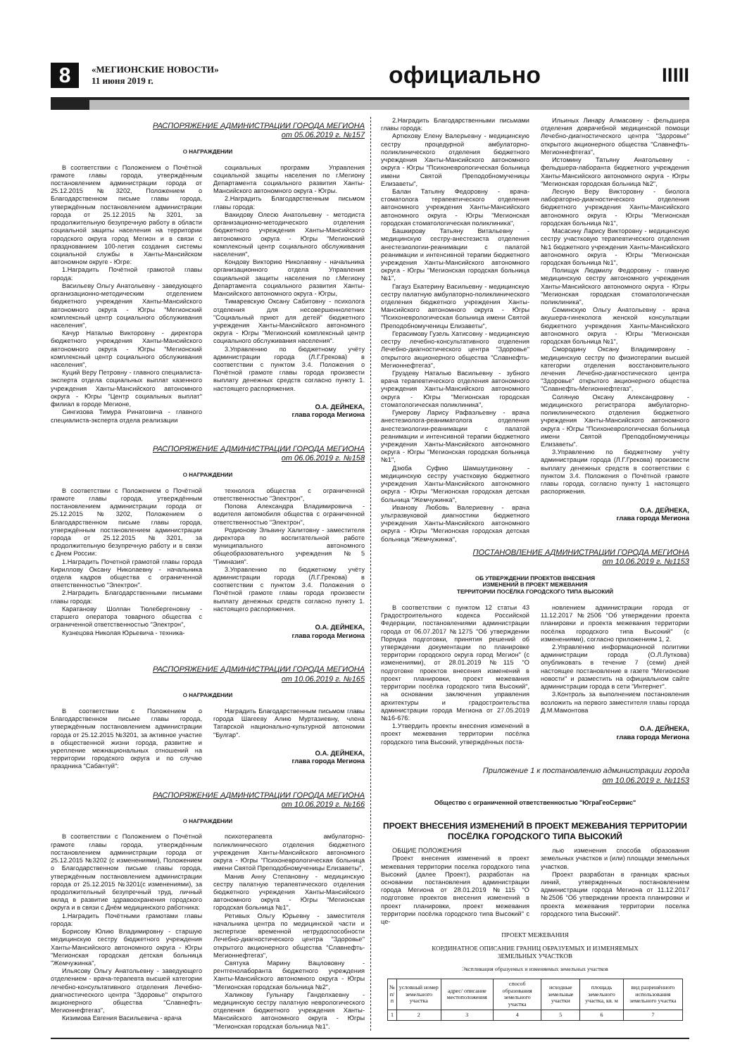8
«МЕГИОНСКИЕ НОВОСТИ»
11 июня 2019 г.
официально
IIIII
РАСПОРЯЖЕНИЕ АДМИНИСТРАЦИИ ГОРОДА МЕГИОНА
от 05.06.2019 г. №157
О НАГРАЖДЕНИИ
В соответствии с Положением о Почётной грамоте главы города, утверждённым постановлением администрации города от 25.12.2015 №3202, Положением о Благодарственном письме главы города, утверждённым постановлением администрации города от 25.12.2015 №3201, за продолжительную безупречную работу в области социальной защиты населения на территории городского округа город Мегион и в связи с празднованием 100-летия создания системы социальной службы в Ханты-Мансийском автономном округе - Югре:
1.Наградить Почётной грамотой главы города:
Васильеву Ольгу Анатольевну - заведующего организационно-методическим отделением бюджетного учреждения Ханты-Мансийского автономного округа - Югры "Мегионский комплексный центр социального обслуживания населения",
Качур Наталью Викторовну - директора бюджетного учреждения Ханты-Мансийского автономного округа - Югры "Мегионский комплексный центр социального обслуживания населения",
Куций Веру Петровну - главного специалиста-эксперта отдела социальных выплат казенного учреждения Ханты-Мансийского автономного округа - Югры "Центр социальных выплат" филиал в городе Мегионе,
Сингизова Тимура Ринатовича - главного специалиста-эксперта отдела реализации
социальных программ Управления социальной защиты населения по г.Мегиону Департамента социального развития Ханты-Мансийского автономного округа - Югры.
2.Наградить Благодарственным письмом главы города:
Вахидову Олесю Анатольевну - методиста организационно-методического отделения бюджетного учреждения Ханты-Мансийского автономного округа - Югры "Мегионский комплексный центр социального обслуживания населения",
Кондову Викторию Николаевну - начальника организационного отдела Управления социальной защиты населения по г.Мегиону Департамента социального развития Ханты-Мансийского автономного округа - Югры,
Тимаревскую Оксану Сабитовну - психолога отделения для несовершеннолетних "Социальный приют для детей" бюджетного учреждения Ханты-Мансийского автономного округа - Югры "Мегионский комплексный центр социального обслуживания населения".
3.Управлению по бюджетному учёту администрации города (Л.Г.Грекова) в соответствии с пунктом 3.4. Положения о Почётной грамоте главы города произвести выплату денежных средств согласно пункту 1. настоящего распоряжения.
О.А. ДЕЙНЕКА,
глава города Мегиона
РАСПОРЯЖЕНИЕ АДМИНИСТРАЦИИ ГОРОДА МЕГИОНА
от 06.06.2019 г. №158
О НАГРАЖДЕНИИ
В соответствии с Положением о Почётной грамоте главы города, утверждённым постановлением администрации города от 25.12.2015 №3202, Положением о Благодарственном письме главы города, утверждённым постановлением администрации города от 25.12.2015 №3201, за продолжительную безупречную работу и в связи с Днем России:
1.Наградить Почетной грамотой главы города Кириллову Оксану Николаевну - начальника отдела кадров общества с ограниченной ответственностью "Электрон".
2.Наградить Благодарственными письмами главы города:
Каратанову Шолпан Тюлебергеновну - старшего оператора товарного общества с ограниченной ответственностью "Электрон",
Кузнецова Николая Юрьевича - техника-
технолога общества с ограниченной ответственностью "Электрон",
Попова Александра Владимировича - водителя автомобиля общества с ограниченной ответственностью "Электрон",
Родионову Эльвину Халитовну - заместителя директора по воспитательной работе муниципального автономного общеобразовательного учреждения №5 "Гимназия".
3.Управлению по бюджетному учёту администрации города (Л.Г.Грекова) в соответствии с пунктом 3.4. Положения о Почётной грамоте главы города произвести выплату денежных средств согласно пункту 1. настоящего распоряжения.
О.А. ДЕЙНЕКА,
глава города Мегиона
РАСПОРЯЖЕНИЕ АДМИНИСТРАЦИИ ГОРОДА МЕГИОНА
от 10.06.2019 г. №165
О НАГРАЖДЕНИИ
В соответствии с Положением о Благодарственном письме главы города, утверждённым постановлением администрации города от 25.12.2015 №3201, за активное участие в общественной жизни города, развитие и укрепление межнациональных отношений на территории городского округа и по случаю праздника "Сабантуй":
Наградить Благодарственным письмом главы города Шагееву Алию Муртазиевну, члена Татарской национально-культурной автономии "Булгар".
О.А. ДЕЙНЕКА,
глава города Мегиона
РАСПОРЯЖЕНИЕ АДМИНИСТРАЦИИ ГОРОДА МЕГИОНА
от 10.06.2019 г. №166
О НАГРАЖДЕНИИ
В соответствии с Положением о Почётной грамоте главы города, утверждённым постановлением администрации города от 25.12.2015 №3202 (с изменениями), Положением о Благодарственном письме главы города, утверждённым постановлением администрации города от 25.12.2015 №3201(с изменениями), за продолжительный безупречный труд, личный вклад в развитие здравоохранения городского округа и в связи с Днём медицинского работника:
1.Наградить Почётными грамотами главы города:
Борисову Юлию Владимировну - старшую медицинскую сестру бюджетного учреждения Ханты-Мансийского автономного округа - Югры "Мегионская городская детская больница "Жемчужинка",
Ильясову Ольгу Анатольевну - заведующего отделением - врача-терапевта высшей категории лечебно-консультативного отделения Лечебно-диагностического центра "Здоровье" открытого акционерного общества "Славнефть-Мегионнефтегаз",
Кизимова Евгения Васильевича - врача
психотерапевта амбулаторно-поликлинического отделения бюджетного учреждения Ханты-Мансийского автономного округа - Югры "Психоневрологическая больница имени Святой Преподобномученицы Елизаветы",
Манив Анну Степановну - медицинскую сестру палатную терапевтического отделения бюджетного учреждения Ханты-Мансийского автономного округа - Югры "Мегионская городская больница №1",
Ретивых Ольгу Юрьевну - заместителя начальника центра по медицинской части и экспертизе временной нетрудоспособности Лечебно-диагностического центра "Здоровье" открытого акционерного общества "Славнефть-Мегионнефтегаз",
Святуха Марину Вацлововну - рентгенолаборанта бюджетного учреждения Ханты-Мансийского автономного округа - Югры "Мегионская городская больница №2",
Халикову Гульнару Ганделхаевну - медицинскую сестру палатную неврологического отделения бюджетного учреждения Ханты-Мансийского автономного округа - Югры "Мегионская городская больница №1".
2.Наградить Благодарственными письмами главы города:
Артюхову Елену Валерьевну - медицинскую сестру процедурной амбулаторно-поликлинического отделения бюджетного учреждения Ханты-Мансийского автономного округа - Югры "Психоневрологическая больница имени Святой Преподобномученицы Елизаветы",
Балан Татьяну Федоровну - врача-стоматолога терапевтического отделения автономного учреждения Ханты-Мансийского автономного округа - Югры "Мегионская городская стоматологическая поликлиника",
Башкирову Татьяну Витальевну - медицинскую сестру-анестезиста отделения анестезиологии-реанимации с палатой реанимации и интенсивной терапии бюджетного учреждения Ханты-Мансийского автономного округа - Югры "Мегионская городская больница №1",
Гагауз Екатерину Васильевну - медицинскую сестру палатную амбулаторно-поликлинического отделения бюджетного учреждения Ханты-Мансийского автономного округа - Югры "Психоневрологическая больница имени Святой Преподобномученицы Елизаветы",
Герасимову Гузель Хатисовну - медицинскую сестру лечебно-консультативного отделения Лечебно-диагностического центра "Здоровье" открытого акционерного общества "Славнефть-Мегионнефтегаз",
Груздеву Наталью Васильевну - зубного врача терапевтического отделения автономного учреждения Ханты-Мансийского автономного округа - Югры "Мегионская городская стоматологическая поликлиника",
Гумерову Ларису Рафаэльевну - врача анестезиолога-реаниматолога отделения анестезиологии-реанимации с палатой реанимации и интенсивной терапии бюджетного учреждения Ханты-Мансийского автономного округа - Югры "Мегионская городская больница №1",
Дзюба Суфию Шамшутдиновну - медицинскую сестру участковую бюджетного учреждения Ханты-Мансийского автономного округа - Югры "Мегионская городская детская больница "Жемчужинка",
Иванову Любовь Валериевну - врача ультразвуковой диагностики бюджетного учреждения Ханты-Мансийского автономного округа - Югры "Мегионская городская детская больница "Жемчужинка",
Ильиных Линару Алмасовну - фельдшера отделения доврачебной медицинской помощи Лечебно-диагностического центра "Здоровье" открытого акционерного общества "Славнефть-Мегионнефтегаз",
Истомину Татьяну Анатольевну - фельдшера-лаборанта бюджетного учреждения Ханты-Мансийского автономного округа - Югры "Мегионская городская больница №2",
Лесную Веру Викторовну - биолога лабораторно-диагностического отделения бюджетного учреждения Ханты-Мансийского автономного округа - Югры "Мегионская городская больница №1",
Масасину Ларису Викторовну - медицинскую сестру участковую терапевтического отделения №1 бюджетного учреждения Ханты-Мансийского автономного округа - Югры "Мегионская городская больница №1",
Полищук Людмилу Федоровну - главную медицинскую сестру автономного учреждения Ханты-Мансийского автономного округа - Югры "Мегионская городская стоматологическая поликлиника",
Семинскую Ольгу Анатольевну - врача акушера-гинеколога женской консультации бюджетного учреждения Ханты-Мансийского автономного округа - Югры "Мегионская городская больница №1",
Смородину Оксану Владимировну - медицинскую сестру по физиотерапии высшей категории отделения восстановительного лечения Лечебно-диагностического центра "Здоровье" открытого акционерного общества "Славнефть-Мегионнефтегаз",
Соляную Оксану Александровну - медицинского регистратора амбулаторно-поликлинического отделения бюджетного учреждения Ханты-Мансийского автономного округа - Югры "Психоневрологическая больница имени Святой Преподобномученицы Елизаветы".
3.Управлению по бюджетному учёту администрации города (Л.Г.Грекова) произвести выплату денежных средств в соответствии с пунктом 3.4. Положения о Почётной грамоте главы города, согласно пункту 1 настоящего распоряжения.
О.А. ДЕЙНЕКА,
глава города Мегиона
ПОСТАНОВЛЕНИЕ АДМИНИСТРАЦИИ ГОРОДА МЕГИОНА
от 10.06.2019 г. №1153
ОБ УТВЕРЖДЕНИИ ПРОЕКТОВ ВНЕСЕНИЯ
ИЗМЕНЕНИЙ В ПРОЕКТ МЕЖЕВАНИЯ
ТЕРРИТОРИИ ПОСЁЛКА ГОРОДСКОГО ТИПА ВЫСОКИЙ
В соответствии с пунктом 12 статьи 43 Градостроительного кодекса Российской Федерации, постановлениями администрации города от 06.07.2017 №1275 "Об утверждении Порядка подготовки, принятия решений об утверждении документации по планировке территории городского округа город Мегион" (с изменениями), от 28.01.2019 №115 "О подготовке проектов внесения изменений в проект планировки, проект межевания территории посёлка городского типа Высокий", на основании заключения управления архитектуры и градостроительства администрации города Мегиона от 27.05.2019 №16-676:
1.Утвердить проекты внесения изменений в проект межевания территории посёлка городского типа Высокий, утверждённых поста-
новлением администрации города от 11.12.2017 №2506 "Об утверждении проекта планировки и проекта межевания территории посёлка городского типа Высокий" (с изменениями), согласно приложениям 1, 2.
2.Управлению информационной политики администрации города (О.Л.Луткова) опубликовать в течение 7 (семи) дней настоящее постановление в газете "Мегионские новости" и разместить на официальном сайте администрации города в сети "Интернет".
3.Контроль за выполнением постановления возложить на первого заместителя главы города Д.М.Мамонтова
О.А. ДЕЙНЕКА,
глава города Мегиона
Приложение 1 к постановлению администрации города
от 10.06.2019 г. №1153
Общество с ограниченной ответственностью "ЮграГеоСервис"
ПРОЕКТ ВНЕСЕНИЯ ИЗМЕНЕНИЙ В ПРОЕКТ МЕЖЕВАНИЯ ТЕРРИТОРИИ ПОСЁЛКА ГОРОДСКОГО ТИПА ВЫСОКИЙ
ОБЩИЕ ПОЛОЖЕНИЯ
Проект внесения изменений в проект межевания территории поселка городского типа Высокий (далее Проект), разработан на основании постановления администрации города Мегиона от 28.01.2019 №115 "О подготовке проектов внесения изменений в проект планировки, проект межевания территории посёлка городского типа Высокий" с це-
лью изменения способа образования земельных участков и (или) площади земельных участков.
Проект разработан в границах красных линий, утвержденных постановлением администрации города Мегиона от 11.12.2017 №2506 "Об утверждении проекта планировки и проекта межевания территории поселка городского типа Высокий".
ПРОЕКТ МЕЖЕВАНИЯ
КОРДИНАТНОЕ ОПИСАНИЕ ГРАНИЦ ОБРАЗУЕМЫХ И ИЗМЕНЯЕМЫХ
ЗЕМЕЛЬНЫХ УЧАСТКОВ
Экспликация образуемых и изменяемых земельных участков
| № п/п | условный номер земельного участка | адрес/ описание местоположения | способ образования земельного участка | исходные земельные участки | площадь земельного участка, кв. м | вид разрешённого использования земельного участка |
| --- | --- | --- | --- | --- | --- | --- |
| 1 | 2 | 3 | 4 | 5 | 6 | 7 |